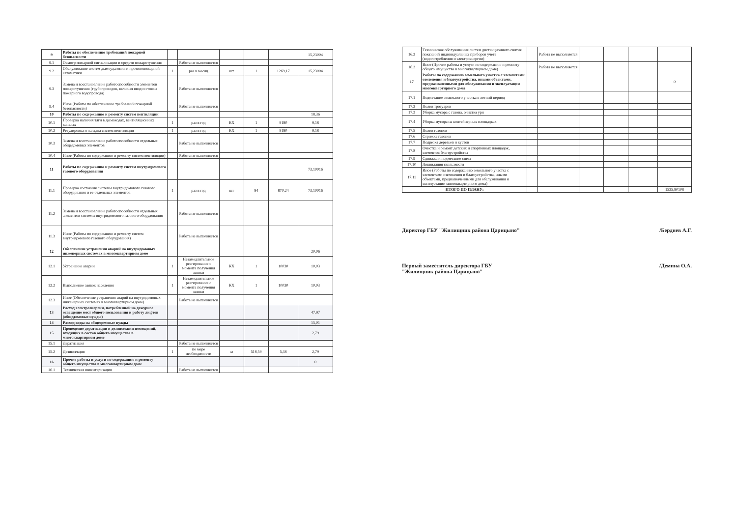| 9 | Работы по обеспечению требований пожарной безопасности | | | | | | 15,23004 |
| 9.1 | Осмотр пожарной сигнализации и средств пожаротушения | | Работа не выполняется | | | | |
| 9.2 | Обслуживание систем дымоудаления и противопожарной автоматики | 1 | раз в месяц | шт | 1 | 1269,17 | 15,23004 |
| 9.3 | Замена и восстановление работоспособности элементов пожаротушения (трубопроводов, включая ввод и стояки пожарного водопровода) | | Работа не выполняется | | | | |
| 9.4 | Иное (Работы по обеспечению требований пожарной безопасности) | | Работа не выполняется | | | | |
| 10 | Работы по содержанию и ремонту систем вентиляции | | | | | | 18,36 |
| 10.1 | Проверка наличия тяги в дымоходах, вентиляционных каналах | 1 | раз в год | КХ | 1 | 9180 | 9,18 |
| 10.2 | Регулировка и наладка систем вентиляции | 1 | раз в год | КХ | 1 | 9180 | 9,18 |
| 10.3 | Замена и восстановление работоспособности отдельных общедомовых элементов | | Работа не выполняется | | | | |
| 10.4 | Иное (Работы по содержанию и ремонту систем вентиляции) | | Работа не выполняется | | | | |
| 11 | Работы по содержанию и ремонту систем внутридомового газового оборудования | | | | | | 73,10016 |
| 11.1 | Проверка состояния системы внутридомового газового оборудования и ее отдельных элементов | 1 | раз в год | шт | 84 | 870,24 | 73,10016 |
| 11.2 | Замена и восстановление работоспособности отдельных элементов системы внутридомового газового оборудования | | Работа не выполняется | | | | |
| 11.3 | Иное (Работы по содержанию и ремонту систем внутридомового газового оборудования) | | Работа не выполняется | | | | |
| 12 | Обеспечение устранения аварий на внутридомовых инженерных системах в многоквартирном доме | | | | | | 20,06 |
| 12.1 | Устранение аварии | 1 | Незамедлительное реагирование с момента получения заявки | КХ | 1 | 10030 | 10,03 |
| 12.2 | Выполнение заявок населения | 1 | Незамедлительное реагирование с момента получения заявки | КХ | 1 | 10030 | 10,03 |
| 12.3 | Иное (Обеспечение устранения аварий на внутридомовых инженерных системах в многоквартирном доме) | | Работа не выполняется | | | | |
| 13 | Расход электроэнергии, потребленной на дежурное освещение мест общего пользования и работу лифтов (общедомовые нужды) | | | | | | 47,97 |
| 14 | Расход воды на общедомовые нужды | | | | | | 15,01 |
| 15 | Проведение дератизации и дезинсекции помещений, входящих в состав общего имущества в многоквартирном доме | | | | | | 2,79 |
| 15.1 | Дератизация | | Работа не выполняется | | | | |
| 15.2 | Дезинсекция | 1 | по мере необходимости | м | 518,59 | 5,38 | 2,79 |
| 16 | Прочие работы и услуги по содержанию и ремонту общего имущества в многоквартирном доме | | | | | | 0 |
| 16.1 | Техническая инвентаризация | | Работа не выполняется | | | | |
| 16.2 | Техническое обслуживание систем дистанционного снятия показаний индивидуальных приборов учета (водопотребления и электроэнергии) | | Работа не выполняется | | | | |
| 16.3 | Иное (Прочие работы и услуги по содержанию и ремонту общего имущества в многоквартирном доме) | | Работа не выполняется | | | | |
| 17 | Работы по содержанию земельного участка с элементами озеленения и благоустройства, иными объектами, предназначенными для обслуживания и эксплуатации многоквартирного дома | | | | | | 0 |
| 17.1 | Подметание земельного участка в летний период | | | | | | |
| 17.2 | Полив тротуаров | | | | | | |
| 17.3 | Уборка мусора с газона, очистка урн | | | | | | |
| 17.4 | Уборка мусора на контейнерных площадках | | | | | | |
| 17.5 | Полив газонов | | | | | | |
| 17.6 | Стрижка газонов | | | | | | |
| 17.7 | Подрезка деревьев и кустов | | | | | | |
| 17.8 | Очистка и ремонт детских и спортивных площадок, элементов благоустройства | | | | | | |
| 17.9 | Сдвижка и подметание снега | | | | | | |
| 17.10 | Ликвидация скользкости | | | | | | |
| 17.11 | Иное (Работы по содержанию земельного участка с элементами озеленения и благоустройства, иными объектами, предназначенными для обслуживания и эксплуатации многоквартирного дома) | | | | | | |
| ИТОГО ПО ПЛАНУ: | | | | | | | 1535,80108 |
Директор ГБУ "Жилищник района Царицыно" /Берднев А.Г.
Первый заместитель директора ГБУ
"Жилищник района Царицыно" /Демина О.А.